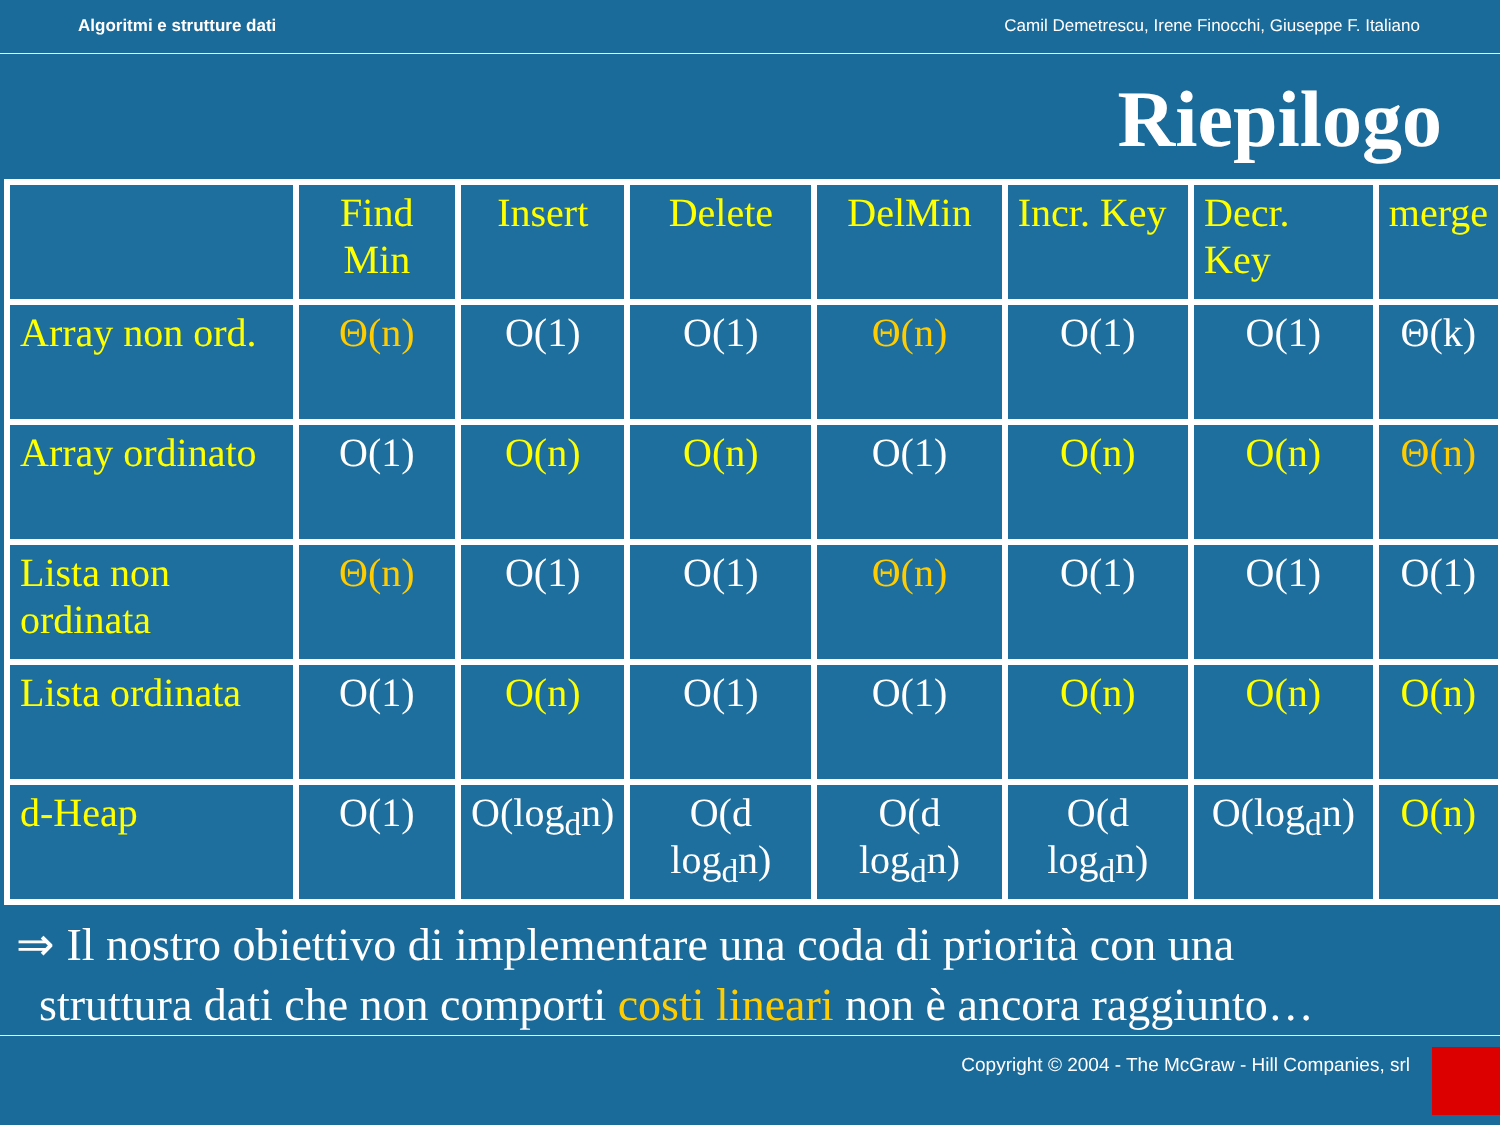Algoritmi e strutture dati Camil Demetrescu, Irene Finocchi, Giuseppe F. Italiano
Riepilogo
| | Find Min | Insert | Delete | DelMin | Incr. Key | Decr. Key | merge |
| Array non ord. | Θ(n) | O(1) | O(1) | Θ(n) | O(1) | O(1) | Θ(k) |
| Array ordinato | O(1) | O(n) | O(n) | O(1) | O(n) | O(n) | Θ(n) |
| Lista non ordinata | Θ(n) | O(1) | O(1) | Θ(n) | O(1) | O(1) | O(1) |
| Lista ordinata | O(1) | O(n) | O(1) | O(1) | O(n) | O(n) | O(n) |
| d-Heap | O(1) | O(log<sub>d</sub>n) | O(d log<sub>d</sub>n) | O(d log<sub>d</sub>n) | O(d log<sub>d</sub>n) | O(log<sub>d</sub>n) | O(n) |
⇒ Il nostro obiettivo di implementare una coda di priorità con una
struttura dati che non comporti costi lineari non è ancora raggiunto…
Copyright © 2004 - The McGraw - Hill Companies, srl